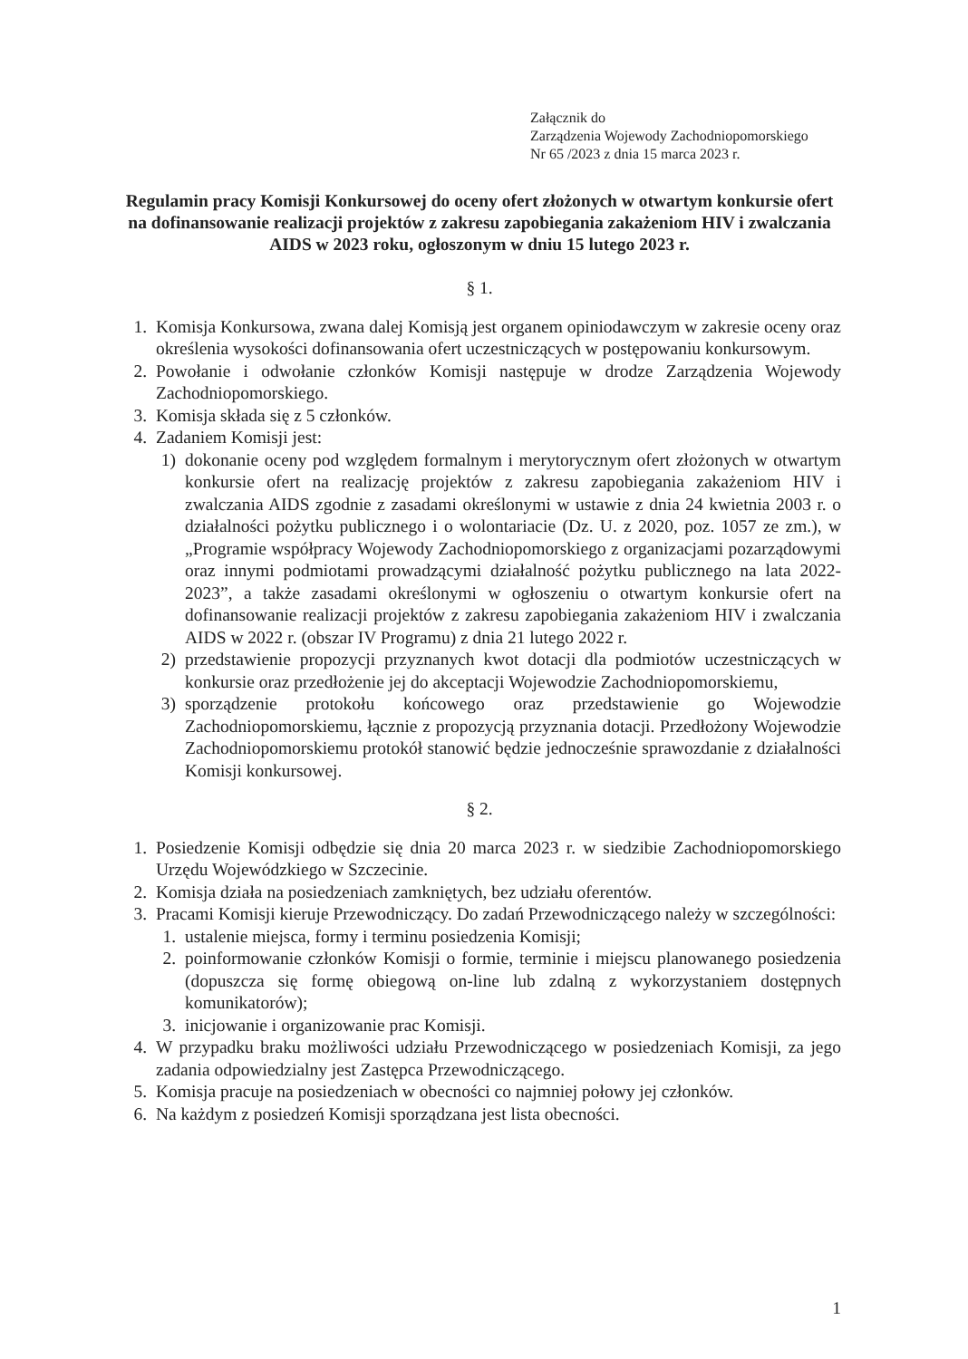Załącznik do
Zarządzenia Wojewody Zachodniopomorskiego
Nr 65 /2023 z dnia 15 marca 2023 r.
Regulamin pracy Komisji Konkursowej do oceny ofert złożonych w otwartym konkursie ofert na dofinansowanie realizacji projektów z zakresu zapobiegania zakażeniom HIV i zwalczania AIDS w 2023 roku, ogłoszonym w dniu 15 lutego 2023 r.
§ 1.
1. Komisja Konkursowa, zwana dalej Komisją jest organem opiniodawczym w zakresie oceny oraz określenia wysokości dofinansowania ofert uczestniczących w postępowaniu konkursowym.
2. Powołanie i odwołanie członków Komisji następuje w drodze Zarządzenia Wojewody Zachodniopomorskiego.
3. Komisja składa się z 5 członków.
4. Zadaniem Komisji jest:
1) dokonanie oceny pod względem formalnym i merytorycznym ofert złożonych w otwartym konkursie ofert na realizację projektów z zakresu zapobiegania zakażeniom HIV i zwalczania AIDS zgodnie z zasadami określonymi w ustawie z dnia 24 kwietnia 2003 r. o działalności pożytku publicznego i o wolontariacie (Dz. U. z 2020, poz. 1057 ze zm.), w „Programie współpracy Wojewody Zachodniopomorskiego z organizacjami pozarządowymi oraz innymi podmiotami prowadzącymi działalność pożytku publicznego na lata 2022-2023”, a także zasadami określonymi w ogłoszeniu o otwartym konkursie ofert na dofinansowanie realizacji projektów z zakresu zapobiegania zakażeniom HIV i zwalczania AIDS w 2022 r. (obszar IV Programu) z dnia 21 lutego 2022 r.
2) przedstawienie propozycji przyznanych kwot dotacji dla podmiotów uczestniczących w konkursie oraz przedłożenie jej do akceptacji Wojewodzie Zachodniopomorskiemu,
3) sporządzenie protokołu końcowego oraz przedstawienie go Wojewodzie Zachodniopomorskiemu, łącznie z propozycją przyznania dotacji. Przedłożony Wojewodzie Zachodniopomorskiemu protokół stanowić będzie jednocześnie sprawozdanie z działalności Komisji konkursowej.
§ 2.
1. Posiedzenie Komisji odbędzie się dnia 20 marca 2023 r. w siedzibie Zachodniopomorskiego Urzędu Wojewódzkiego w Szczecinie.
2. Komisja działa na posiedzeniach zamkniętych, bez udziału oferentów.
3. Pracami Komisji kieruje Przewodniczący. Do zadań Przewodniczącego należy w szczególności:
1. ustalenie miejsca, formy i terminu posiedzenia Komisji;
2. poinformowanie członków Komisji o formie, terminie i miejscu planowanego posiedzenia (dopuszcza się formę obiegową on-line lub zdalną z wykorzystaniem dostępnych komunikatorów);
3. inicjowanie i organizowanie prac Komisji.
4. W przypadku braku możliwości udziału Przewodniczącego w posiedzeniach Komisji, za jego zadania odpowiedzialny jest Zastępca Przewodniczącego.
5. Komisja pracuje na posiedzeniach w obecności co najmniej połowy jej członków.
6. Na każdym z posiedzeń Komisji sporządzana jest lista obecności.
1